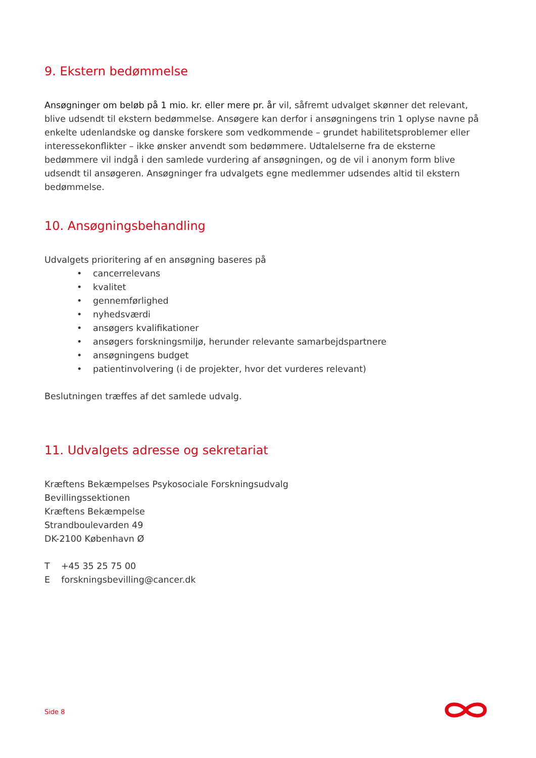9. Ekstern bedømmelse
Ansøgninger om beløb på 1 mio. kr. eller mere pr. år vil, såfremt udvalget skønner det relevant, blive udsendt til ekstern bedømmelse. Ansøgere kan derfor i ansøgningens trin 1 oplyse navne på enkelte udenlandske og danske forskere som vedkommende – grundet habilitetsproblemer eller interessekonflikter – ikke ønsker anvendt som bedømmere. Udtalelserne fra de eksterne bedømmere vil indgå i den samlede vurdering af ansøgningen, og de vil i anonym form blive udsendt til ansøgeren. Ansøgninger fra udvalgets egne medlemmer udsendes altid til ekstern bedømmelse.
10. Ansøgningsbehandling
Udvalgets prioritering af en ansøgning baseres på
• cancerrelevans
• kvalitet
• gennemførlighed
• nyhedsværdi
• ansøgers kvalifikationer
• ansøgers forskningsmiljø, herunder relevante samarbejdspartnere
• ansøgningens budget
• patientinvolvering (i de projekter, hvor det vurderes relevant)
Beslutningen træffes af det samlede udvalg.
11. Udvalgets adresse og sekretariat
Kræftens Bekæmpelses Psykosociale Forskningsudvalg
Bevillingssektionen
Kræftens Bekæmpelse
Strandboulevarden 49
DK-2100 København Ø
T +45 35 25 75 00
E forskningsbevilling@cancer.dk
Side 8